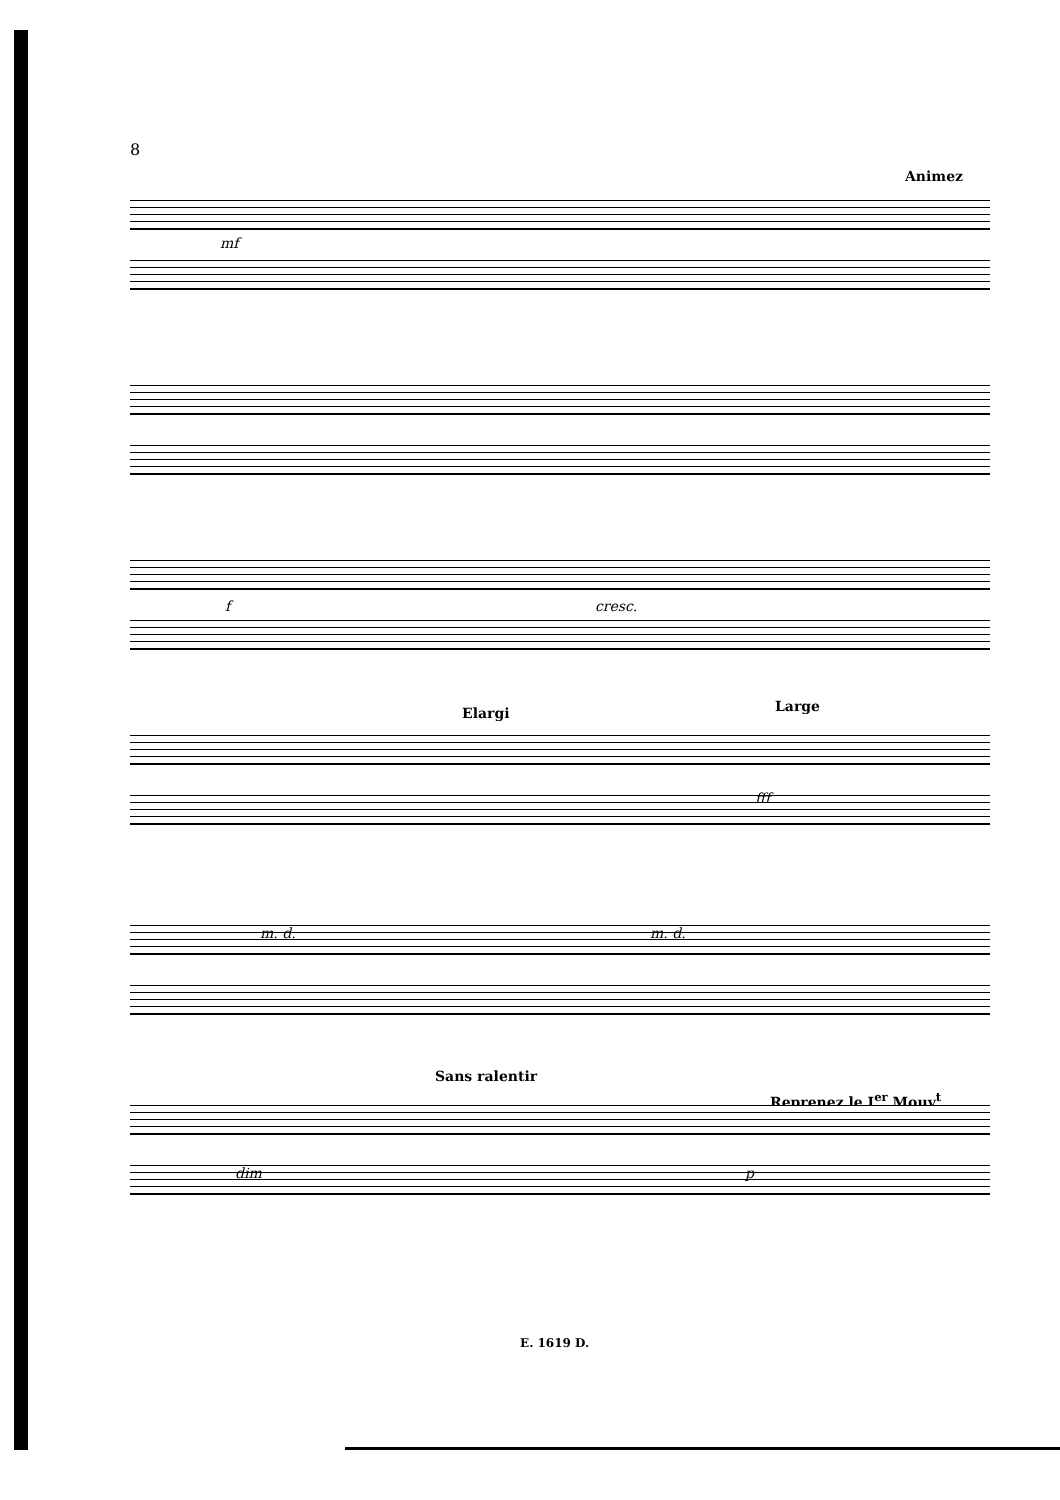8
Animez
mf
f cresc.
Elargi Large
fff
m. d. m. d.
Sans ralentir
Reprenez le I<sup>er</sup> Mouv<sup>t</sup>
dim p
E. 1619 D.